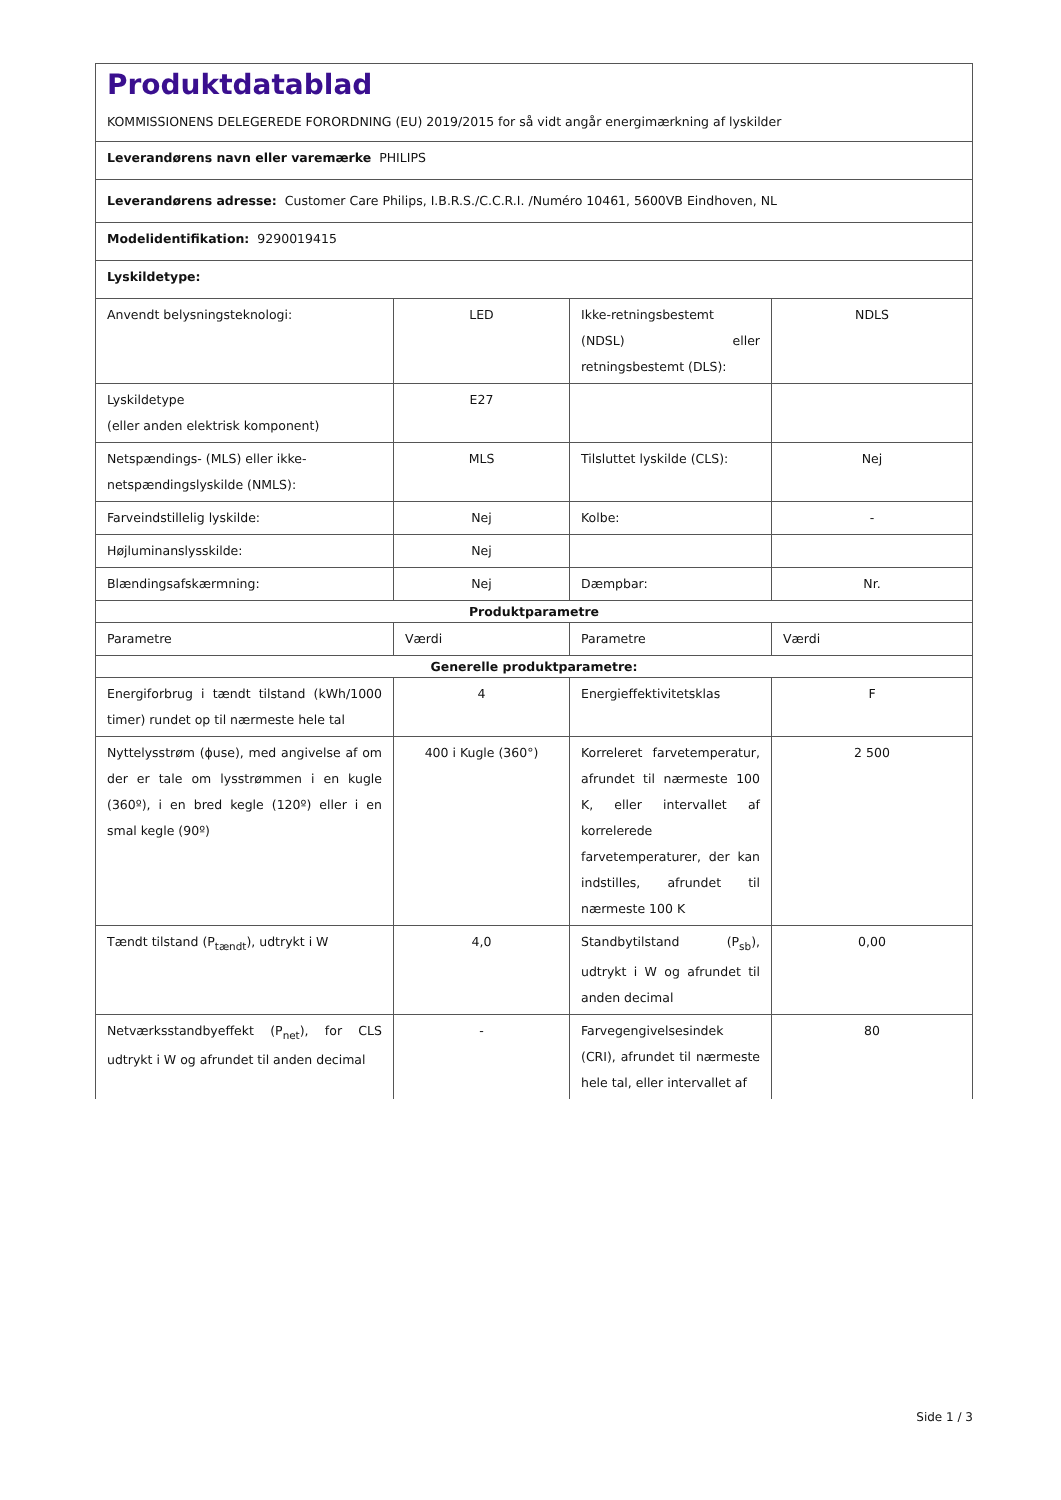Produktdatablad
KOMMISSIONENS DELEGEREDE FORORDNING (EU) 2019/2015 for så vidt angår energimærkning af lyskilder
Leverandørens navn eller varemærke PHILIPS
Leverandørens adresse: Customer Care Philips, I.B.R.S./C.C.R.I. /Numéro 10461, 5600VB Eindhoven, NL
Modelidentifikation: 9290019415
Lyskildetype:
| Anvendt belysningsteknologi: | LED | Ikke-retningsbestemt (NDSL) eller retningsbestemt (DLS): | NDLS |
| Lyskildetype (eller anden elektrisk komponent) | E27 | | |
| Netspændings- (MLS) eller ikke-netspændingslyskilde (NMLS): | MLS | Tilsluttet lyskilde (CLS): | Nej |
| Farveindstillelig lyskilde: | Nej | Kolbe: | - |
| Højluminanslysskilde: | Nej | | |
| Blændingsafskærmning: | Nej | Dæmpbar: | Nr. |
| Produktparametre | | | |
| Parametre | Værdi | Parametre | Værdi |
| Generelle produktparametre: | | | |
| Energiforbrug i tændt tilstand (kWh/1000 timer) rundet op til nærmeste hele tal | 4 | Energieffektivitetsklas | F |
| Nyttelysstrøm (ɸuse), med angivelse af om der er tale om lysstrømmen i en kugle (360º), i en bred kegle (120º) eller i en smal kegle (90º) | 400 i Kugle (360°) | Korreleret farvetemperatur, afrundet til nærmeste 100 K, eller intervallet af korrelerede farvetemperaturer, der kan indstilles, afrundet til nærmeste 100 K | 2 500 |
| Tændt tilstand (P<sub>tændt</sub>), udtrykt i W | 4,0 | Standbytilstand (P<sub>sb</sub>), udtrykt i W og afrundet til anden decimal | 0,00 |
| Netværksstandbyeffekt (P<sub>net</sub>), for CLS udtrykt i W og afrundet til anden decimal | - | Farvegengivelsesindek (CRI), afrundet til nærmeste hele tal, eller intervallet af | 80 |
Side 1 / 3